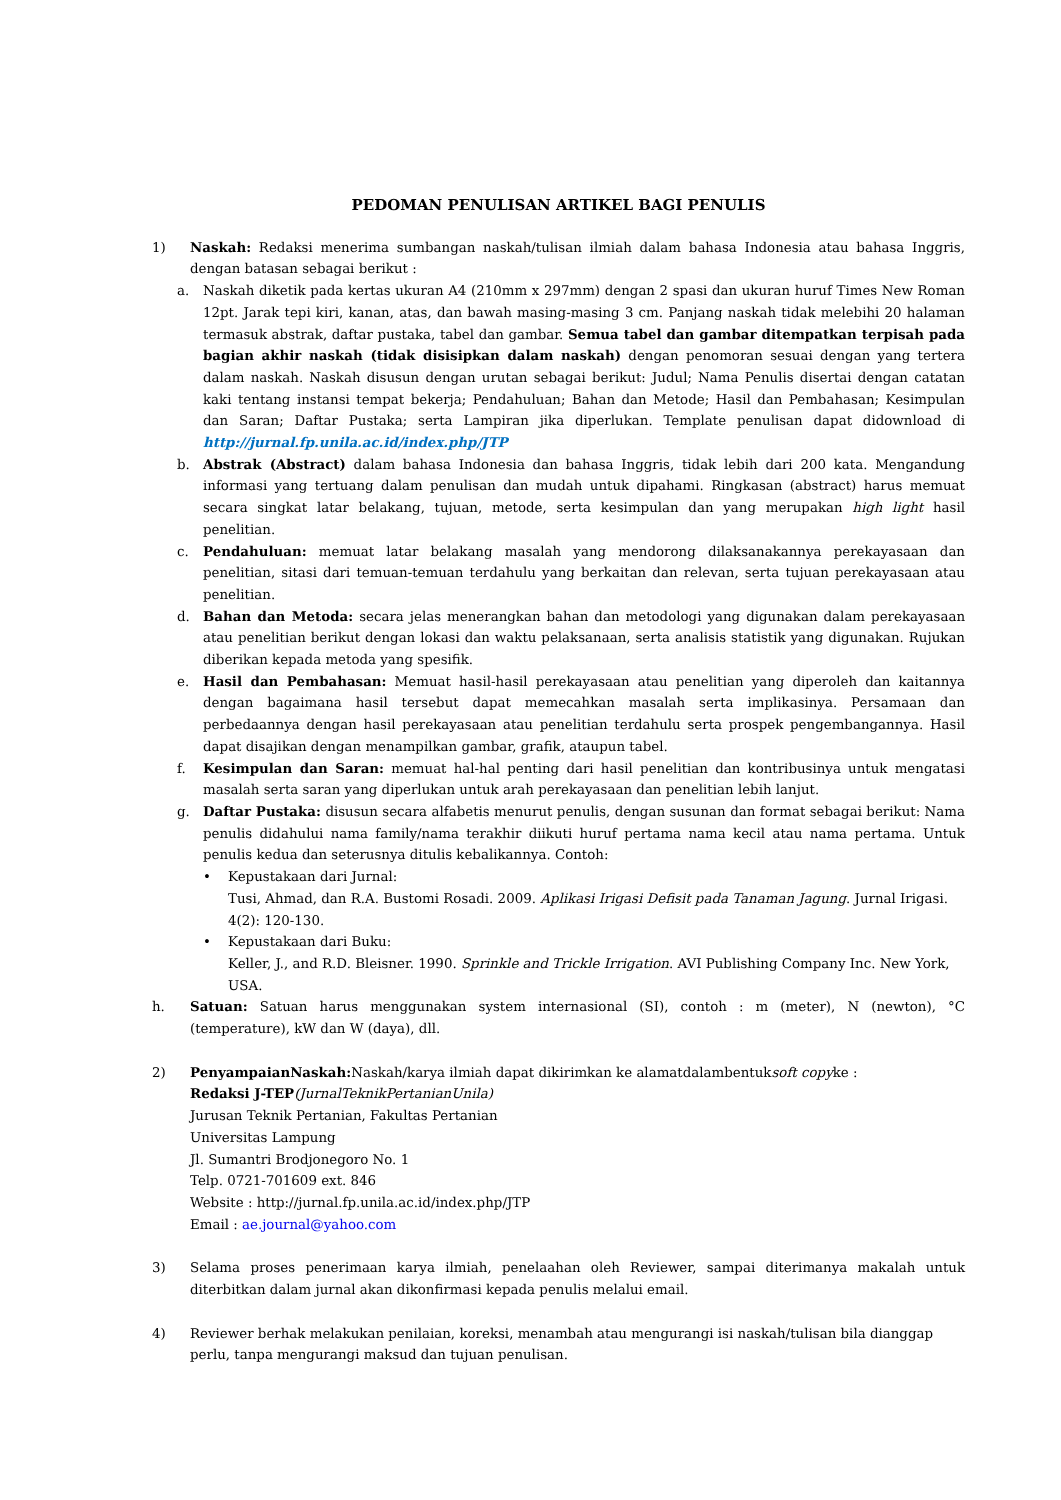PEDOMAN PENULISAN ARTIKEL BAGI PENULIS
1) Naskah: Redaksi menerima sumbangan naskah/tulisan ilmiah dalam bahasa Indonesia atau bahasa Inggris, dengan batasan sebagai berikut :
a. Naskah diketik pada kertas ukuran A4 (210mm x 297mm) dengan 2 spasi dan ukuran huruf Times New Roman 12pt. Jarak tepi kiri, kanan, atas, dan bawah masing-masing 3 cm. Panjang naskah tidak melebihi 20 halaman termasuk abstrak, daftar pustaka, tabel dan gambar. Semua tabel dan gambar ditempatkan terpisah pada bagian akhir naskah (tidak disisipkan dalam naskah) dengan penomoran sesuai dengan yang tertera dalam naskah. Naskah disusun dengan urutan sebagai berikut: Judul; Nama Penulis disertai dengan catatan kaki tentang instansi tempat bekerja; Pendahuluan; Bahan dan Metode; Hasil dan Pembahasan; Kesimpulan dan Saran; Daftar Pustaka; serta Lampiran jika diperlukan. Template penulisan dapat didownload di http://jurnal.fp.unila.ac.id/index.php/JTP
b. Abstrak (Abstract) dalam bahasa Indonesia dan bahasa Inggris, tidak lebih dari 200 kata. Mengandung informasi yang tertuang dalam penulisan dan mudah untuk dipahami. Ringkasan (abstract) harus memuat secara singkat latar belakang, tujuan, metode, serta kesimpulan dan yang merupakan high light hasil penelitian.
c. Pendahuluan: memuat latar belakang masalah yang mendorong dilaksanakannya perekayasaan dan penelitian, sitasi dari temuan-temuan terdahulu yang berkaitan dan relevan, serta tujuan perekayasaan atau penelitian.
d. Bahan dan Metoda: secara jelas menerangkan bahan dan metodologi yang digunakan dalam perekayasaan atau penelitian berikut dengan lokasi dan waktu pelaksanaan, serta analisis statistik yang digunakan. Rujukan diberikan kepada metoda yang spesifik.
e. Hasil dan Pembahasan: Memuat hasil-hasil perekayasaan atau penelitian yang diperoleh dan kaitannya dengan bagaimana hasil tersebut dapat memecahkan masalah serta implikasinya. Persamaan dan perbedaannya dengan hasil perekayasaan atau penelitian terdahulu serta prospek pengembangannya. Hasil dapat disajikan dengan menampilkan gambar, grafik, ataupun tabel.
f. Kesimpulan dan Saran: memuat hal-hal penting dari hasil penelitian dan kontribusinya untuk mengatasi masalah serta saran yang diperlukan untuk arah perekayasaan dan penelitian lebih lanjut.
g. Daftar Pustaka: disusun secara alfabetis menurut penulis, dengan susunan dan format sebagai berikut: Nama penulis didahului nama family/nama terakhir diikuti huruf pertama nama kecil atau nama pertama. Untuk penulis kedua dan seterusnya ditulis kebalikannya. Contoh:
• Kepustakaan dari Jurnal:
Tusi, Ahmad, dan R.A. Bustomi Rosadi. 2009. Aplikasi Irigasi Defisit pada Tanaman Jagung. Jurnal Irigasi. 4(2): 120-130.
• Kepustakaan dari Buku:
Keller, J., and R.D. Bleisner. 1990. Sprinkle and Trickle Irrigation. AVI Publishing Company Inc. New York, USA.
h. Satuan: Satuan harus menggunakan system internasional (SI), contoh : m (meter), N (newton), °C (temperature), kW dan W (daya), dll.
2) PenyampaianNaskah: Naskah/karya ilmiah dapat dikirimkan ke alamatdalambentuksoft copyke :
Redaksi J-TEP(JurnalTeknikPertanianUnila)
Jurusan Teknik Pertanian, Fakultas Pertanian
Universitas Lampung
Jl. Sumantri Brodjonegoro No. 1
Telp. 0721-701609 ext. 846
Website : http://jurnal.fp.unila.ac.id/index.php/JTP
Email : ae.journal@yahoo.com
3) Selama proses penerimaan karya ilmiah, penelaahan oleh Reviewer, sampai diterimanya makalah untuk diterbitkan dalam jurnal akan dikonfirmasi kepada penulis melalui email.
4) Reviewer berhak melakukan penilaian, koreksi, menambah atau mengurangi isi naskah/tulisan bila dianggap perlu, tanpa mengurangi maksud dan tujuan penulisan.